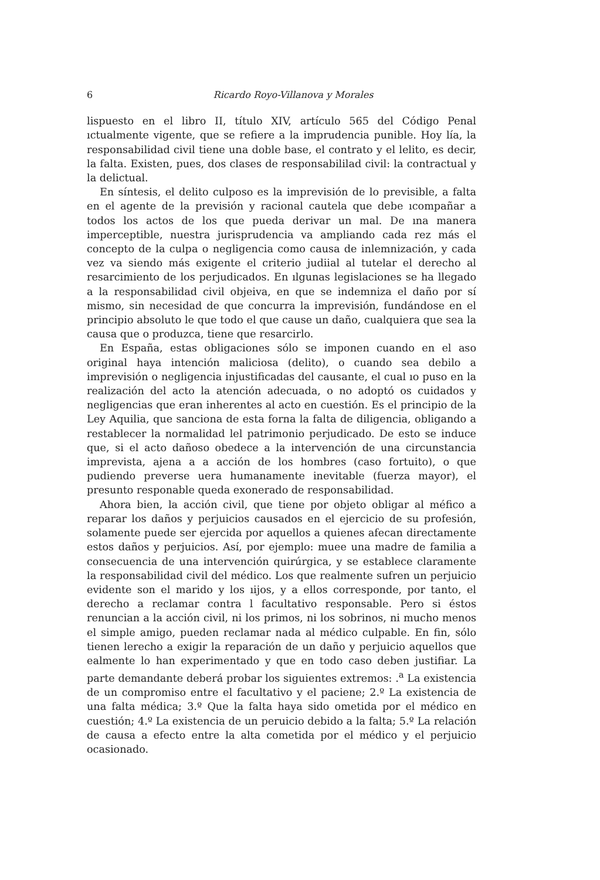6 Ricardo Royo-Villanova y Morales
lispuesto en el libro II, título XIV, artículo 565 del Código Penal ıctualmente vigente, que se refiere a la imprudencia punible. Hoy lía, la responsabilidad civil tiene una doble base, el contrato y el lelito, es decir, la falta. Existen, pues, dos clases de responsabililad civil: la contractual y la delictual.
En síntesis, el delito culposo es la imprevisión de lo previsible, a falta en el agente de la previsión y racional cautela que debe ıcompañar a todos los actos de los que pueda derivar un mal. De ına manera imperceptible, nuestra jurisprudencia va ampliando cada rez más el concepto de la culpa o negligencia como causa de inlemnización, y cada vez va siendo más exigente el criterio judiial al tutelar el derecho al resarcimiento de los perjudicados. En ılgunas legislaciones se ha llegado a la responsabilidad civil objeiva, en que se indemniza el daño por sí mismo, sin necesidad de que concurra la imprevisión, fundándose en el principio absoluto le que todo el que cause un daño, cualquiera que sea la causa que o produzca, tiene que resarcirlo.
En España, estas obligaciones sólo se imponen cuando en el aso original haya intención maliciosa (delito), o cuando sea debilo a imprevisión o negligencia injustificadas del causante, el cual ıo puso en la realización del acto la atención adecuada, o no adoptó os cuidados y negligencias que eran inherentes al acto en cuestión. Es el principio de la Ley Aquilia, que sanciona de esta forna la falta de diligencia, obligando a restablecer la normalidad lel patrimonio perjudicado. De esto se induce que, si el acto dañoso obedece a la intervención de una circunstancia imprevista, ajena a a acción de los hombres (caso fortuito), o que pudiendo preverse uera humanamente inevitable (fuerza mayor), el presunto responable queda exonerado de responsabilidad.
Ahora bien, la acción civil, que tiene por objeto obligar al méfico a reparar los daños y perjuicios causados en el ejercicio de su profesión, solamente puede ser ejercida por aquellos a quienes afecan directamente estos daños y perjuicios. Así, por ejemplo: muee una madre de familia a consecuencia de una intervención quirúrgica, y se establece claramente la responsabilidad civil del médico. Los que realmente sufren un perjuicio evidente son el marido y los ıijos, y a ellos corresponde, por tanto, el derecho a reclamar contra l facultativo responsable. Pero si éstos renuncian a la acción civil, ni los primos, ni los sobrinos, ni mucho menos el simple amigo, pueden reclamar nada al médico culpable. En fin, sólo tienen lerecho a exigir la reparación de un daño y perjuicio aquellos que ealmente lo han experimentado y que en todo caso deben justifiar. La parte demandante deberá probar los siguientes extremos: .<sup>a</sup> La existencia de un compromiso entre el facultativo y el paciene; 2.º La existencia de una falta médica; 3.º Que la falta haya sido ometida por el médico en cuestión; 4.º La existencia de un peruicio debido a la falta; 5.º La relación de causa a efecto entre la alta cometida por el médico y el perjuicio ocasionado.